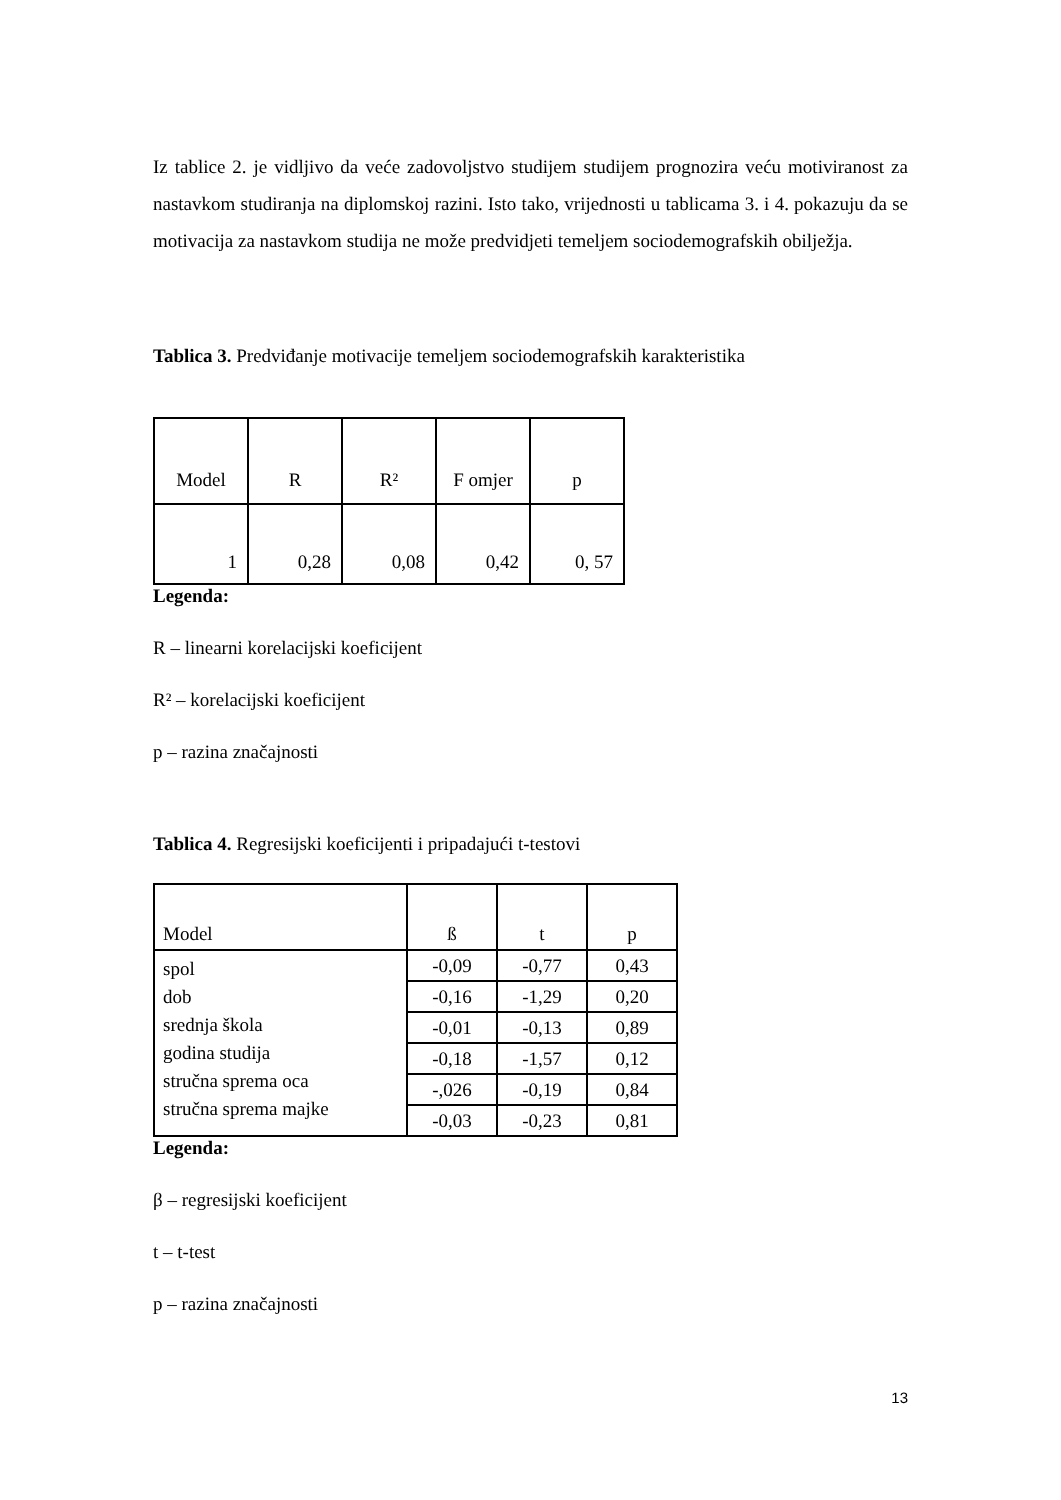Iz tablice 2. je vidljivo da veće zadovoljstvo studijem studijem prognozira veću motiviranost za nastavkom studiranja na diplomskoj razini. Isto tako, vrijednosti u tablicama 3. i 4. pokazuju da se motivacija za nastavkom studija ne može predvidjeti temeljem sociodemografskih obilježja.
Tablica 3. Predviđanje motivacije temeljem sociodemografskih karakteristika
| Model | R | R² | F omjer | p |
| --- | --- | --- | --- | --- |
| 1 | 0,28 | 0,08 | 0,42 | 0, 57 |
Legenda:
R – linearni korelacijski koeficijent
R² – korelacijski koeficijent
p – razina značajnosti
Tablica 4. Regresijski koeficijenti i pripadajući t-testovi
| Model | ß | t | p |
| --- | --- | --- | --- |
| spol dob srednja škola godina studija stručna sprema oca stručna sprema majke | -0,09 | -0,77 | 0,43 |
| | -0,16 | -1,29 | 0,20 |
| | -0,01 | -0,13 | 0,89 |
| | -0,18 | -1,57 | 0,12 |
| | -,026 | -0,19 | 0,84 |
| | -0,03 | -0,23 | 0,81 |
Legenda:
β – regresijski koeficijent
t – t-test
p – razina značajnosti
13